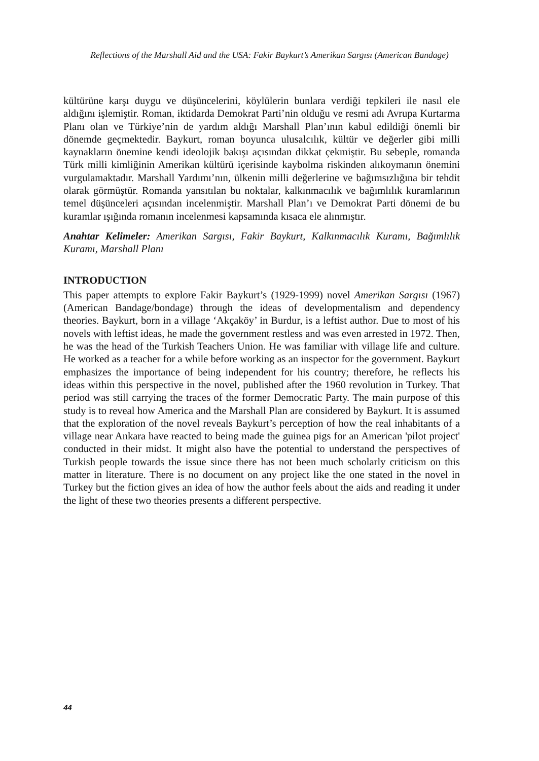Reflections of the Marshall Aid and the USA: Fakir Baykurt’s Amerikan Sargısı (American Bandage)
kültürüne karşı duygu ve düşüncelerini, köylülerin bunlara verdiği tepkileri ile nasıl ele aldığını işlemiştir. Roman, iktidarda Demokrat Parti’nin olduğu ve resmi adı Avrupa Kurtarma Planı olan ve Türkiye’nin de yardım aldığı Marshall Plan’ının kabul edildiği önemli bir dönemde geçmektedir. Baykurt, roman boyunca ulusalcılık, kültür ve değerler gibi milli kaynakların önemine kendi ideolojik bakışı açısından dikkat çekmiştir. Bu sebeple, romanda Türk milli kimliğinin Amerikan kültürü içerisinde kaybolma riskinden alıkoymanın önemini vurgulamaktadır. Marshall Yardımı’nın, ülkenin milli değerlerine ve bağımsızlığına bir tehdit olarak görmüştür. Romanda yansıtılan bu noktalar, kalkınmacılık ve bağımlılık kuramlarının temel düşünceleri açısından incelenmiştir. Marshall Plan’ı ve Demokrat Parti dönemi de bu kuramlar ışığında romanın incelenmesi kapsamında kısaca ele alınmıştır.
Anahtar Kelimeler: Amerikan Sargısı, Fakir Baykurt, Kalkınmacılık Kuramı, Bağımlılık Kuramı, Marshall Planı
INTRODUCTION
This paper attempts to explore Fakir Baykurt’s (1929-1999) novel Amerikan Sargısı (1967) (American Bandage/bondage) through the ideas of developmentalism and dependency theories. Baykurt, born in a village ‘Akçaköy’ in Burdur, is a leftist author. Due to most of his novels with leftist ideas, he made the government restless and was even arrested in 1972. Then, he was the head of the Turkish Teachers Union. He was familiar with village life and culture. He worked as a teacher for a while before working as an inspector for the government. Baykurt emphasizes the importance of being independent for his country; therefore, he reflects his ideas within this perspective in the novel, published after the 1960 revolution in Turkey. That period was still carrying the traces of the former Democratic Party. The main purpose of this study is to reveal how America and the Marshall Plan are considered by Baykurt. It is assumed that the exploration of the novel reveals Baykurt’s perception of how the real inhabitants of a village near Ankara have reacted to being made the guinea pigs for an American 'pilot project' conducted in their midst. It might also have the potential to understand the perspectives of Turkish people towards the issue since there has not been much scholarly criticism on this matter in literature. There is no document on any project like the one stated in the novel in Turkey but the fiction gives an idea of how the author feels about the aids and reading it under the light of these two theories presents a different perspective.
44